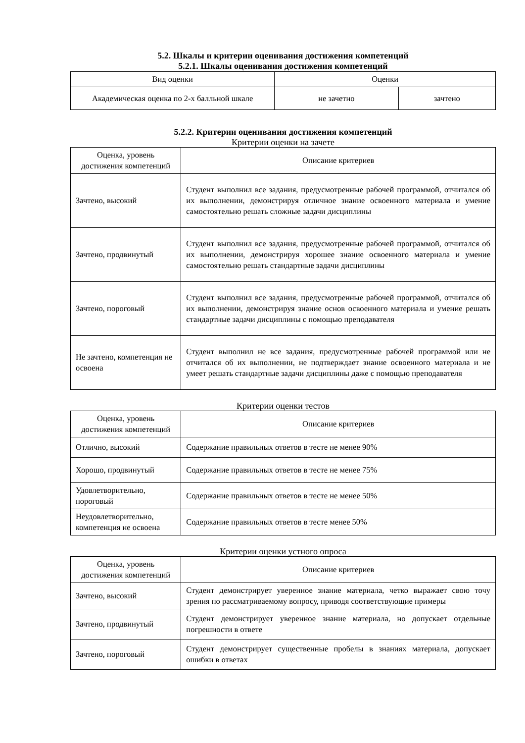5.2. Шкалы и критерии оценивания достижения компетенций
5.2.1. Шкалы оценивания достижения компетенций
| Вид оценки | Оценки | |
| --- | --- | --- |
| Академическая оценка по 2-х балльной шкале | не зачетно | зачтено |
5.2.2. Критерии оценивания достижения компетенций
Критерии оценки на зачете
| Оценка, уровень достижения компетенций | Описание критериев |
| --- | --- |
| Зачтено, высокий | Студент выполнил все задания, предусмотренные рабочей программой, отчитался об их выполнении, демонстрируя отличное знание освоенного материала и умение самостоятельно решать сложные задачи дисциплины |
| Зачтено, продвинутый | Студент выполнил все задания, предусмотренные рабочей программой, отчитался об их выполнении, демонстрируя хорошее знание освоенного материала и умение самостоятельно решать стандартные задачи дисциплины |
| Зачтено, пороговый | Студент выполнил все задания, предусмотренные рабочей программой, отчитался об их выполнении, демонстрируя знание основ освоенного материала и умение решать стандартные задачи дисциплины с помощью преподавателя |
| Не зачтено, компетенция не освоена | Студент выполнил не все задания, предусмотренные рабочей программой или не отчитался об их выполнении, не подтверждает знание освоенного материала и не умеет решать стандартные задачи дисциплины даже с помощью преподавателя |
Критерии оценки тестов
| Оценка, уровень достижения компетенций | Описание критериев |
| --- | --- |
| Отлично, высокий | Содержание правильных ответов в тесте не менее 90% |
| Хорошо, продвинутый | Содержание правильных ответов в тесте не менее 75% |
| Удовлетворительно, пороговый | Содержание правильных ответов в тесте не менее 50% |
| Неудовлетворительно, компетенция не освоена | Содержание правильных ответов в тесте менее 50% |
Критерии оценки устного опроса
| Оценка, уровень достижения компетенций | Описание критериев |
| --- | --- |
| Зачтено, высокий | Студент демонстрирует уверенное знание материала, четко выражает свою точу зрения по рассматриваемому вопросу, приводя соответствующие примеры |
| Зачтено, продвинутый | Студент демонстрирует уверенное знание материала, но допускает отдельные погрешности в ответе |
| Зачтено, пороговый | Студент демонстрирует существенные пробелы в знаниях материала, допускает ошибки в ответах |